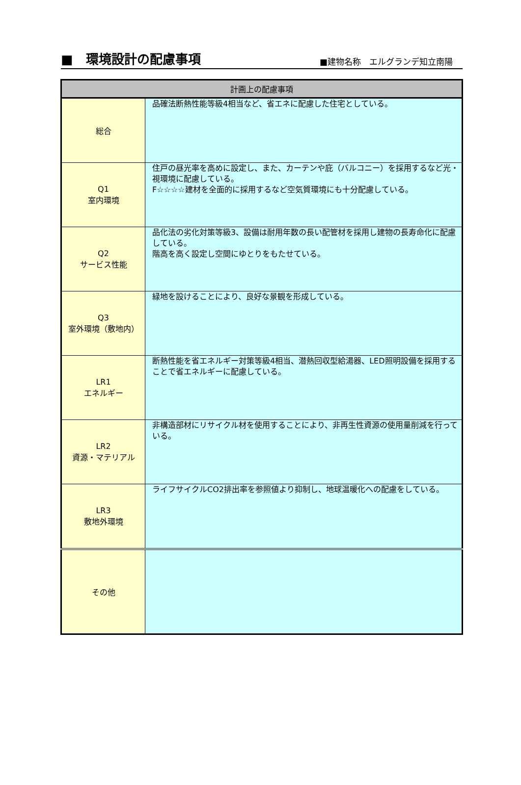■　環境設計の配慮事項
■建物名称　エルグランデ知立南陽
| 計画上の配慮事項 | |
| --- | --- |
| 総合 | 品確法断熱性能等級4相当など、省エネに配慮した住宅としている。 |
| Q1 室内環境 | 住戸の昼光率を高めに設定し、また、カーテンや庇（バルコニー）を採用するなど光・視環境に配慮している。 F☆☆☆☆建材を全面的に採用するなど空気質環境にも十分配慮している。 |
| Q2 サービス性能 | 品化法の劣化対策等級3、設備は耐用年数の長い配管材を採用し建物の長寿命化に配慮している。 階高を高く設定し空間にゆとりをもたせている。 |
| Q3 室外環境（敷地内） | 緑地を設けることにより、良好な景観を形成している。 |
| LR1 エネルギー | 断熱性能を省エネルギー対策等級4相当、潜熱回収型給湯器、LED照明設備を採用することで省エネルギーに配慮している。 |
| LR2 資源・マテリアル | 非構造部材にリサイクル材を使用することにより、非再生性資源の使用量削減を行っている。 |
| LR3 敷地外環境 | ライフサイクルCO2排出率を参照値より抑制し、地球温暖化への配慮をしている。 |
| その他 | |